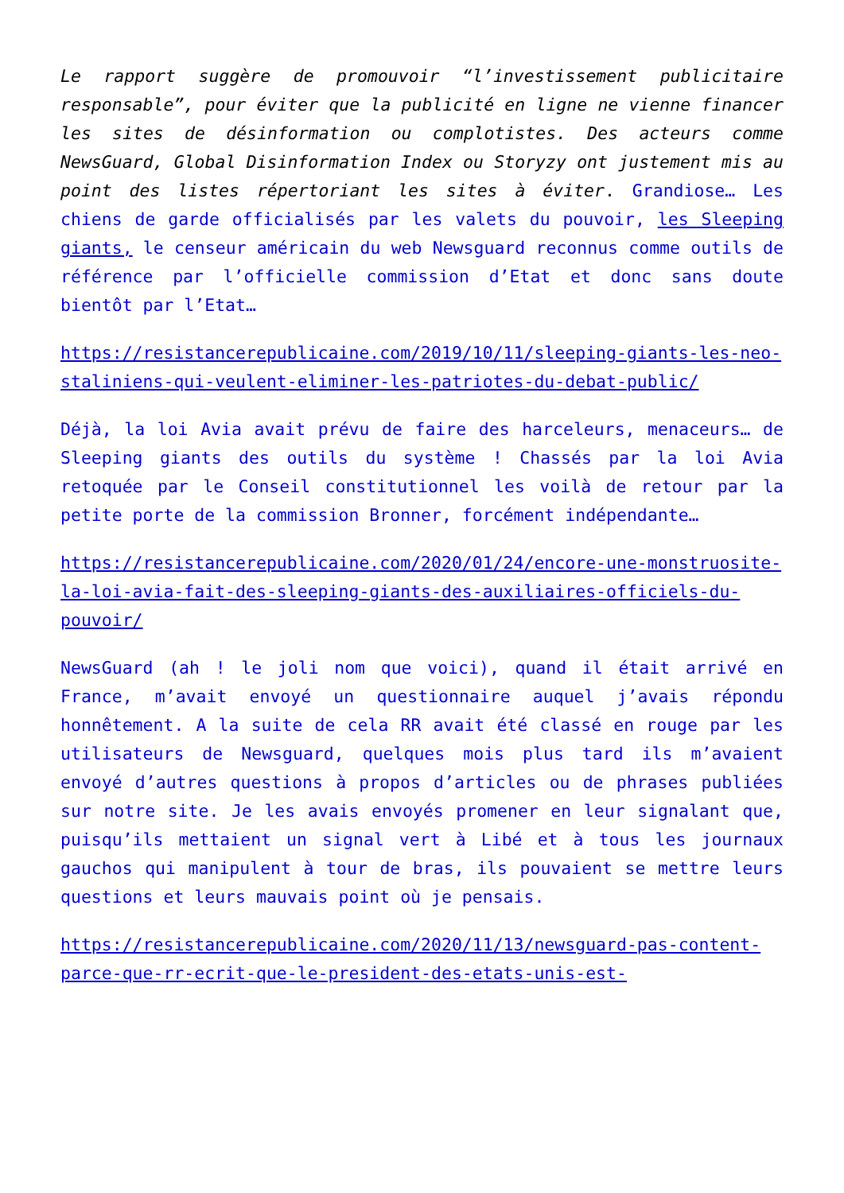Le rapport suggère de promouvoir “l’investissement publicitaire responsable”, pour éviter que la publicité en ligne ne vienne financer les sites de désinformation ou complotistes. Des acteurs comme NewsGuard, Global Disinformation Index ou Storyzy ont justement mis au point des listes répertoriant les sites à éviter. Grandiose… Les chiens de garde officialisés par les valets du pouvoir, les Sleeping giants, le censeur américain du web Newsguard reconnus comme outils de référence par l’officielle commission d’Etat et donc sans doute bientôt par l’Etat…
https://resistancerepublicaine.com/2019/10/11/sleeping-giants-les-neo-staliniens-qui-veulent-eliminer-les-patriotes-du-debat-public/
Déjà, la loi Avia avait prévu de faire des harceleurs, menaceurs… de Sleeping giants des outils du système ! Chassés par la loi Avia retoquée par le Conseil constitutionnel les voilà de retour par la petite porte de la commission Bronner, forcément indépendante…
https://resistancerepublicaine.com/2020/01/24/encore-une-monstruosite-la-loi-avia-fait-des-sleeping-giants-des-auxiliaires-officiels-du-pouvoir/
NewsGuard (ah ! le joli nom que voici), quand il était arrivé en France, m’avait envoyé un questionnaire auquel j’avais répondu honnêtement. A la suite de cela RR avait été classé en rouge par les utilisateurs de Newsguard, quelques mois plus tard ils m’avaient envoyé d’autres questions à propos d’articles ou de phrases publiées sur notre site. Je les avais envoyés promener en leur signalant que, puisqu’ils mettaient un signal vert à Libé et à tous les journaux gauchos qui manipulent à tour de bras, ils pouvaient se mettre leurs questions et leurs mauvais point où je pensais.
https://resistancerepublicaine.com/2020/11/13/newsguard-pas-content-parce-que-rr-ecrit-que-le-president-des-etats-unis-est-